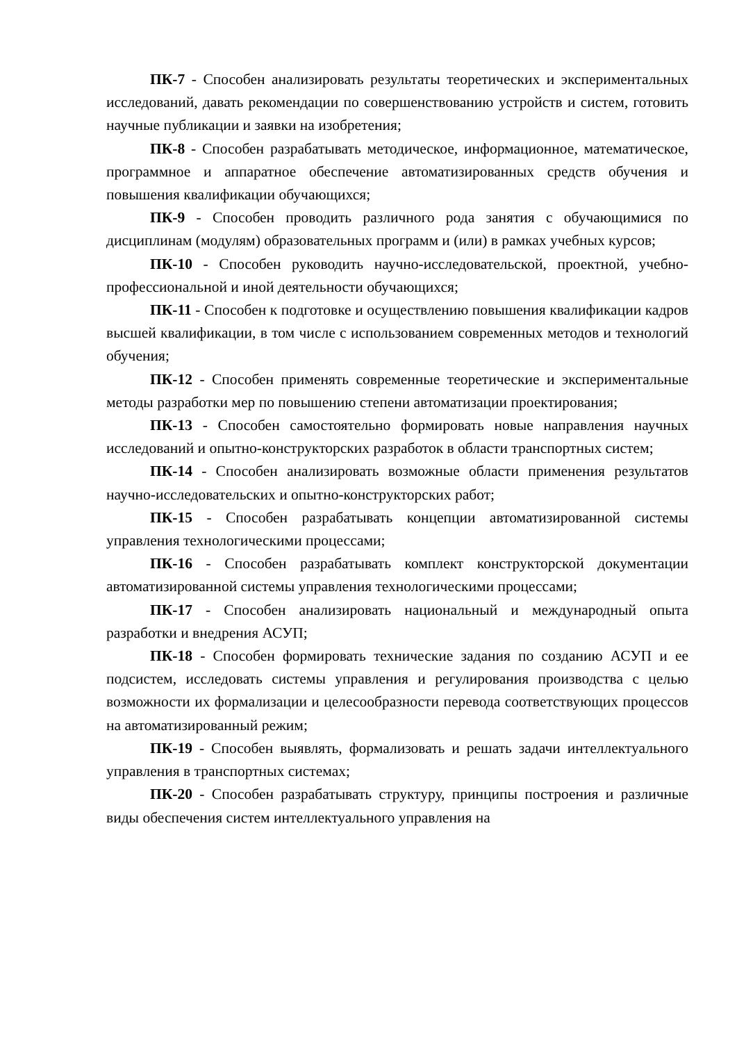ПК-7 - Способен анализировать результаты теоретических и экспериментальных исследований, давать рекомендации по совершенствованию устройств и систем, готовить научные публикации и заявки на изобретения;
ПК-8 - Способен разрабатывать методическое, информационное, математическое, программное и аппаратное обеспечение автоматизированных средств обучения и повышения квалификации обучающихся;
ПК-9 - Способен проводить различного рода занятия с обучающимися по дисциплинам (модулям) образовательных программ и (или) в рамках учебных курсов;
ПК-10 - Способен руководить научно-исследовательской, проектной, учебно-профессиональной и иной деятельности обучающихся;
ПК-11 - Способен к подготовке и осуществлению повышения квалификации кадров высшей квалификации, в том числе с использованием современных методов и технологий обучения;
ПК-12 - Способен применять современные теоретические и экспериментальные методы разработки мер по повышению степени автоматизации проектирования;
ПК-13 - Способен самостоятельно формировать новые направления научных исследований и опытно-конструкторских разработок в области транспортных систем;
ПК-14 - Способен анализировать возможные области применения результатов научно-исследовательских и опытно-конструкторских работ;
ПК-15 - Способен разрабатывать концепции автоматизированной системы управления технологическими процессами;
ПК-16 - Способен разрабатывать комплект конструкторской документации автоматизированной системы управления технологическими процессами;
ПК-17 - Способен анализировать национальный и международный опыта разработки и внедрения АСУП;
ПК-18 - Способен формировать технические задания по созданию АСУП и ее подсистем, исследовать системы управления и регулирования производства с целью возможности их формализации и целесообразности перевода соответствующих процессов на автоматизированный режим;
ПК-19 - Способен выявлять, формализовать и решать задачи интеллектуального управления в транспортных системах;
ПК-20 - Способен разрабатывать структуру, принципы построения и различные виды обеспечения систем интеллектуального управления на